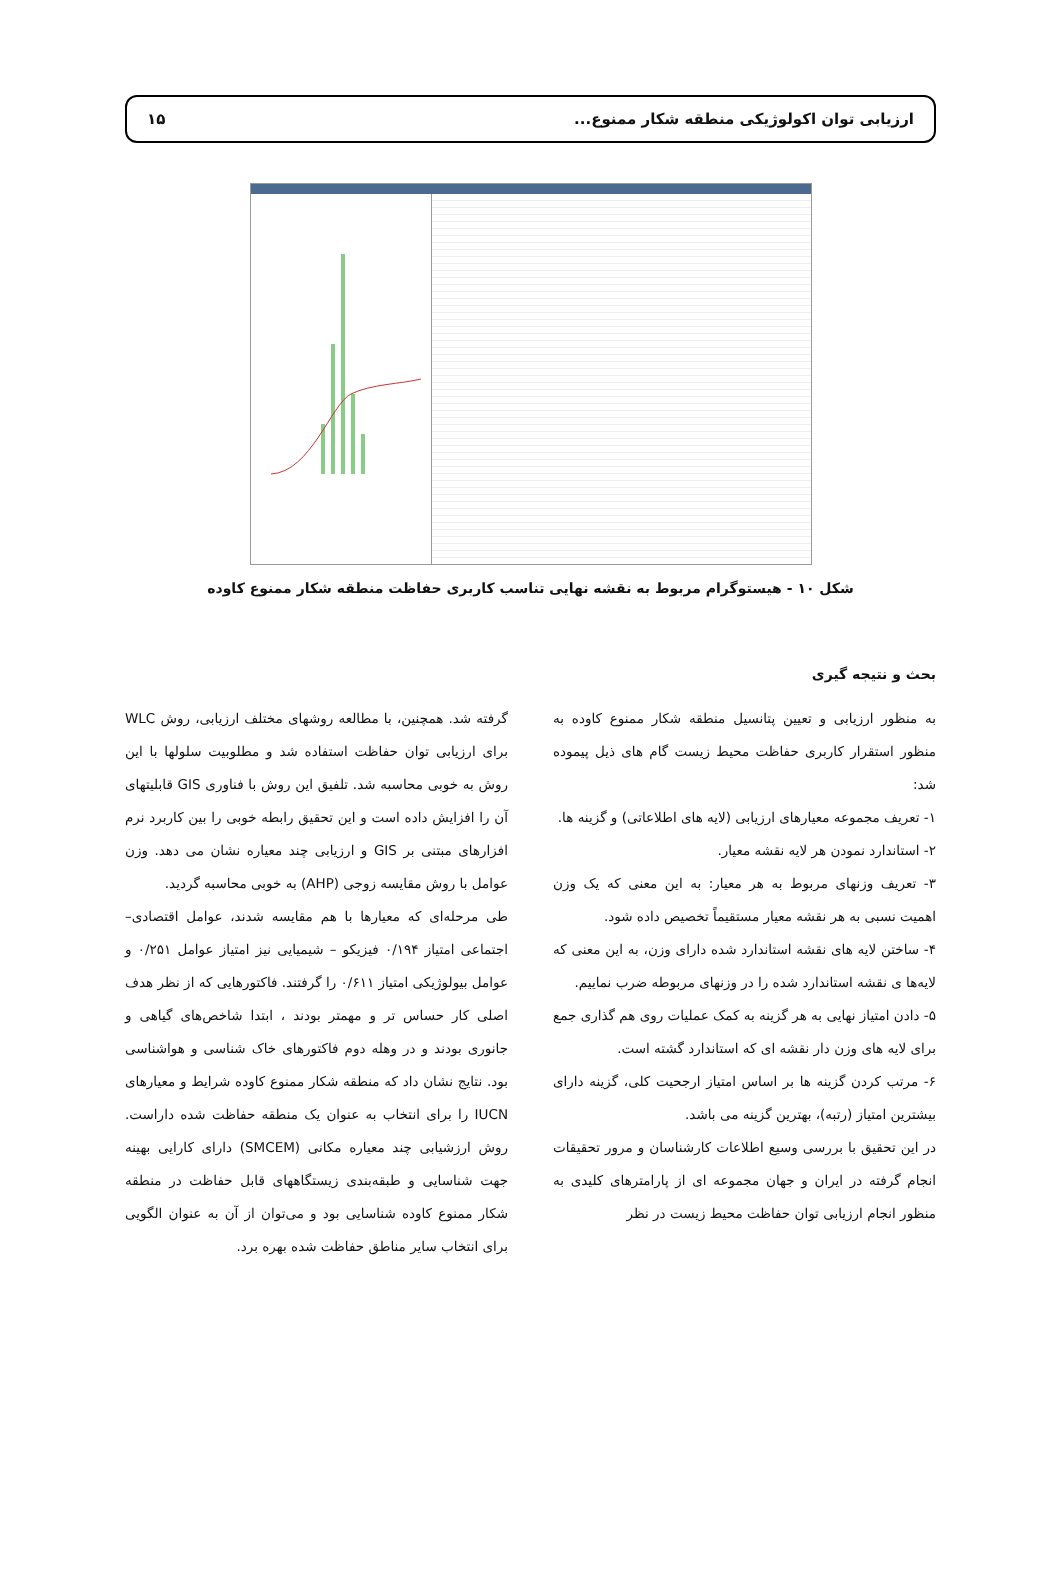ارزیابی توان اکولوژیکی منطقه شکار ممنوع... ۱۵
شکل ۱۰ - هیستوگرام مربوط به نقشه نهایی تناسب کاربری حفاظت منطقه شکار ممنوع کاوده
بحث و نتیجه گیری
به منظور ارزیابی و تعیین پتانسیل منطقه شکار ممنوع کاوده به منظور استقرار کاربری حفاظت محیط زیست گام های ذیل پیموده شد:
۱- تعریف مجموعه معیارهای ارزیابی (لایه های اطلاعاتی) و گزینه ها.
۲- استاندارد نمودن هر لایه نقشه معیار.
۳- تعریف وزنهای مربوط به هر معیار: به این معنی که یک وزن اهمیت نسبی به هر نقشه معیار مستقیماً تخصیص داده شود.
۴- ساختن لایه های نقشه استاندارد شده دارای وزن، به این معنی که لایه‌ها ی نقشه استاندارد شده را در وزنهای مربوطه ضرب نماییم.
۵- دادن امتیاز نهایی به هر گزینه به کمک عملیات روی هم گذاری جمع برای لایه های وزن دار نقشه ای که استاندارد گشته است.
۶- مرتب کردن گزینه ها بر اساس امتیاز ارجحیت کلی، گزینه دارای بیشترین امتیاز (رتبه)، بهترین گزینه می باشد.
در این تحقیق با بررسی وسیع اطلاعات کارشناسان و مرور تحقیقات انجام گرفته در ایران و جهان مجموعه ای از پارامترهای کلیدی به منظور انجام ارزیابی توان حفاظت محیط زیست در نظر
گرفته شد. همچنین، با مطالعه روشهای مختلف ارزیابی، روش WLC برای ارزیابی توان حفاظت استفاده شد و مطلوبیت سلولها با این روش به خوبی محاسبه شد. تلفیق این روش با فناوری GIS قابلیتهای آن را افزایش داده است و این تحقیق رابطه خوبی را بین کاربرد نرم افزارهای مبتنی بر GIS و ارزیابی چند معیاره نشان می دهد. وزن عوامل با روش مقایسه زوجی (AHP) به خوبی محاسبه گردید.
طی مرحله‌ای که معیارها با هم مقایسه شدند، عوامل اقتصادی– اجتماعی امتیاز ۰/۱۹۴ فیزیکو – شیمیایی نیز امتیاز عوامل ۰/۲۵۱ و عوامل بیولوژیکی امتیاز ۰/۶۱۱ را گرفتند. فاکتورهایی که از نظر هدف اصلی کار حساس تر و مهمتر بودند ، ابتدا شاخص‌های گیاهی و جانوری بودند و در وهله دوم فاکتورهای خاک شناسی و هواشناسی بود. نتایج نشان داد که منطقه شکار ممنوع کاوده شرایط و معیارهای IUCN را برای انتخاب به عنوان یک منطقه حفاظت شده داراست. روش ارزشیابی چند معیاره مکانی (SMCEM) دارای کارایی بهینه جهت شناسایی و طبقه‌بندی زیستگاههای قابل حفاظت در منطقه شکار ممنوع کاوده شناسایی بود و می‌توان از آن به عنوان الگویی برای انتخاب سایر مناطق حفاظت شده بهره برد.